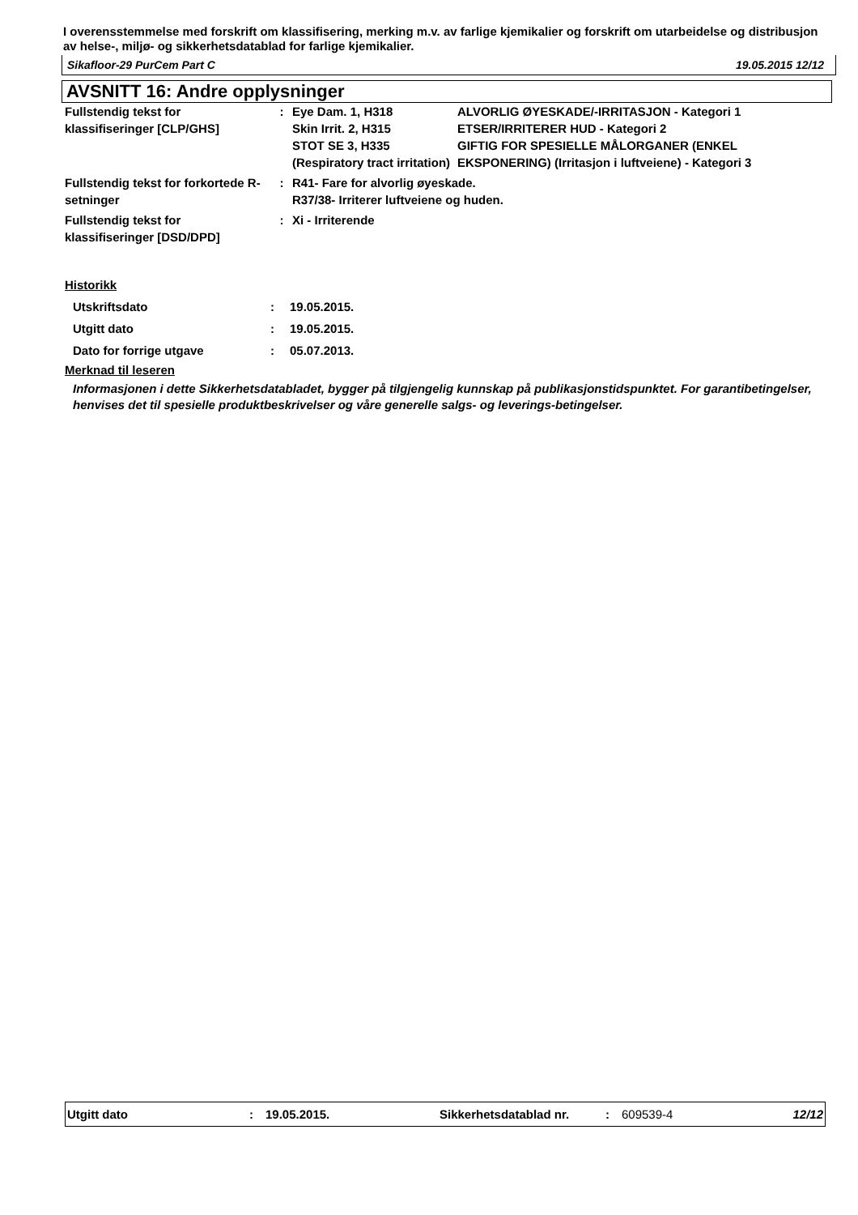I overensstemmelse med forskrift om klassifisering, merking m.v. av farlige kjemikalier og forskrift om utarbeidelse og distribusjon av helse-, miljø- og sikkerhetsdatablad for farlige kjemikalier.
Sikafloor-29 PurCem Part C 19.05.2015 12/12
AVSNITT 16: Andre opplysninger
| Fullstendig tekst for klassifiseringer [CLP/GHS] | : | Eye Dam. 1, H318 Skin Irrit. 2, H315 STOT SE 3, H335 (Respiratory tract irritation) | ALVORLIG ØYESKADE/-IRRITASJON - Kategori 1 ETSER/IRRITERER HUD - Kategori 2 GIFTIG FOR SPESIELLE MÅLORGANER (ENKEL EKSPONERING) (Irritasjon i luftveiene) - Kategori 3 |
| Fullstendig tekst for forkortede R-setninger | : | R41- Fare for alvorlig øyeskade. R37/38- Irriterer luftveiene og huden. | |
| Fullstendig tekst for klassifiseringer [DSD/DPD] | : | Xi - Irriterende | |
Historikk
| Utskriftsdato | : | 19.05.2015. |
| Utgitt dato | : | 19.05.2015. |
| Dato for forrige utgave | : | 05.07.2013. |
Merknad til leseren
Informasjonen i dette Sikkerhetsdatabladet, bygger på tilgjengelig kunnskap på publikasjonstidspunktet. For garantibetingelser, henvises det til spesielle produktbeskrivelser og våre generelle salgs- og leverings-betingelser.
Utgitt dato: 19.05.2015. Sikkerhetsdatablad nr.: 609539-4 12/12